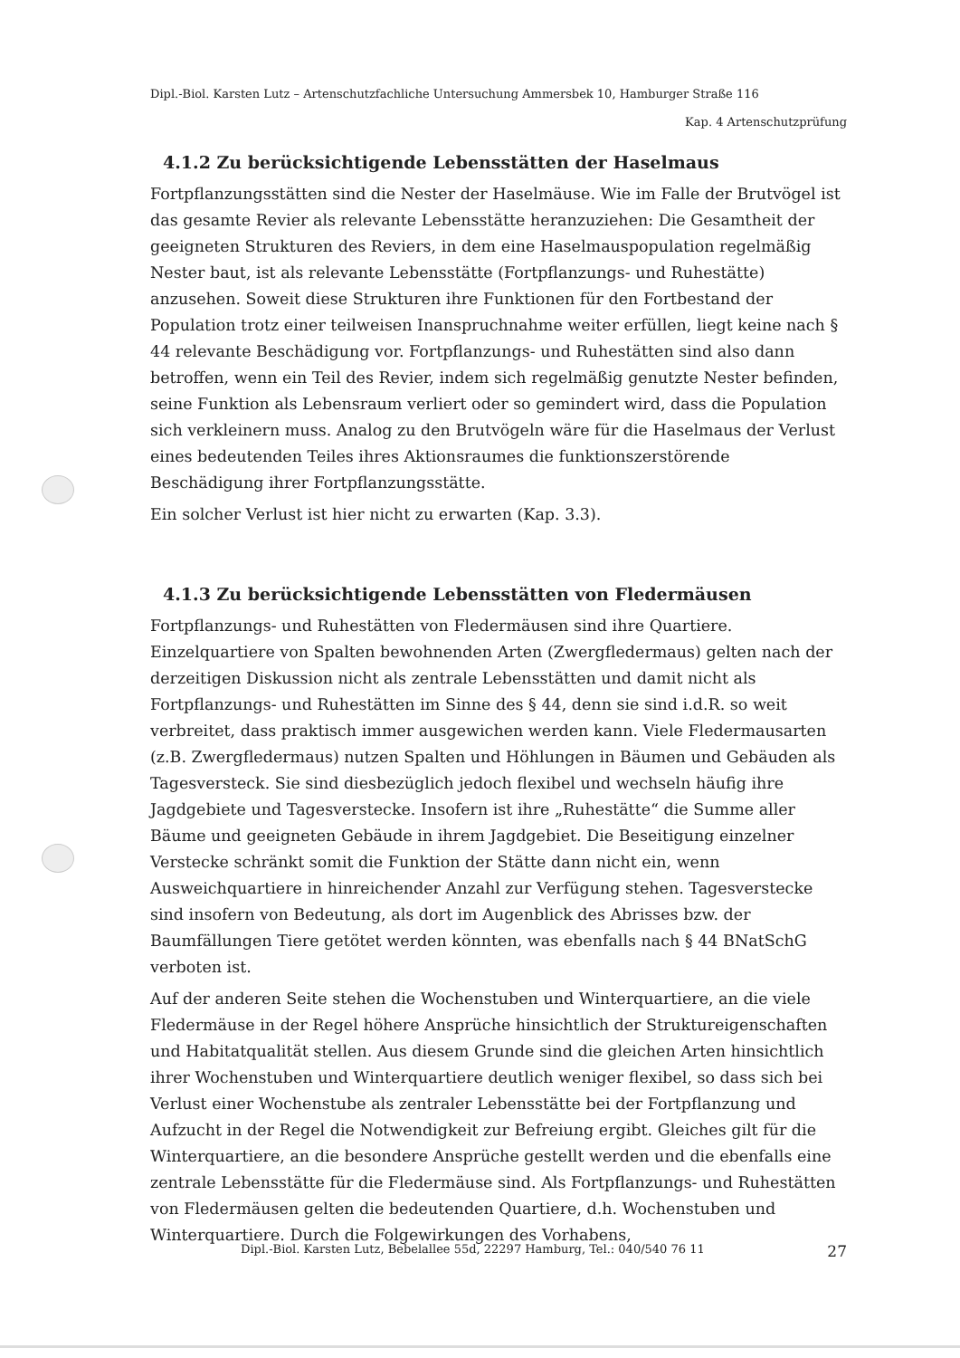Dipl.-Biol. Karsten Lutz – Artenschutzfachliche Untersuchung Ammersbek 10, Hamburger Straße 116
Kap. 4 Artenschutzprüfung
4.1.2 Zu berücksichtigende Lebensstätten der Haselmaus
Fortpflanzungsstätten sind die Nester der Haselmäuse. Wie im Falle der Brutvögel ist das gesamte Revier als relevante Lebensstätte heranzuziehen: Die Gesamtheit der geeigneten Strukturen des Reviers, in dem eine Haselmauspopulation regelmäßig Nester baut, ist als relevante Lebensstätte (Fortpflanzungs- und Ruhestätte) anzusehen. Soweit diese Strukturen ihre Funktionen für den Fortbestand der Population trotz einer teilweisen Inanspruchnahme weiter erfüllen, liegt keine nach § 44 relevante Beschädigung vor. Fortpflanzungs- und Ruhestätten sind also dann betroffen, wenn ein Teil des Revier, indem sich regelmäßig genutzte Nester befinden, seine Funktion als Lebensraum verliert oder so gemindert wird, dass die Population sich verkleinern muss. Analog zu den Brutvögeln wäre für die Haselmaus der Verlust eines bedeutenden Teiles ihres Aktionsraumes die funktionszerstörende Beschädigung ihrer Fortpflanzungsstätte.
Ein solcher Verlust ist hier nicht zu erwarten (Kap. 3.3).
4.1.3 Zu berücksichtigende Lebensstätten von Fledermäusen
Fortpflanzungs- und Ruhestätten von Fledermäusen sind ihre Quartiere. Einzelquartiere von Spalten bewohnenden Arten (Zwergfledermaus) gelten nach der derzeitigen Diskussion nicht als zentrale Lebensstätten und damit nicht als Fortpflanzungs- und Ruhestätten im Sinne des § 44, denn sie sind i.d.R. so weit verbreitet, dass praktisch immer ausgewichen werden kann. Viele Fledermausarten (z.B. Zwergfledermaus) nutzen Spalten und Höhlungen in Bäumen und Gebäuden als Tagesversteck. Sie sind diesbezüglich jedoch flexibel und wechseln häufig ihre Jagdgebiete und Tagesverstecke. Insofern ist ihre „Ruhestätte“ die Summe aller Bäume und geeigneten Gebäude in ihrem Jagdgebiet. Die Beseitigung einzelner Verstecke schränkt somit die Funktion der Stätte dann nicht ein, wenn Ausweichquartiere in hinreichender Anzahl zur Verfügung stehen. Tagesverstecke sind insofern von Bedeutung, als dort im Augenblick des Abrisses bzw. der Baumfällungen Tiere getötet werden könnten, was ebenfalls nach § 44 BNatSchG verboten ist.
Auf der anderen Seite stehen die Wochenstuben und Winterquartiere, an die viele Fledermäuse in der Regel höhere Ansprüche hinsichtlich der Struktureigenschaften und Habitatqualität stellen. Aus diesem Grunde sind die gleichen Arten hinsichtlich ihrer Wochenstuben und Winterquartiere deutlich weniger flexibel, so dass sich bei Verlust einer Wochenstube als zentraler Lebensstätte bei der Fortpflanzung und Aufzucht in der Regel die Notwendigkeit zur Befreiung ergibt. Gleiches gilt für die Winterquartiere, an die besondere Ansprüche gestellt werden und die ebenfalls eine zentrale Lebensstätte für die Fledermäuse sind. Als Fortpflanzungs- und Ruhestätten von Fledermäusen gelten die bedeutenden Quartiere, d.h. Wochenstuben und Winterquartiere. Durch die Folgewirkungen des Vorhabens,
Dipl.-Biol. Karsten Lutz, Bebelallee 55d, 22297 Hamburg, Tel.: 040/540 76 11 27